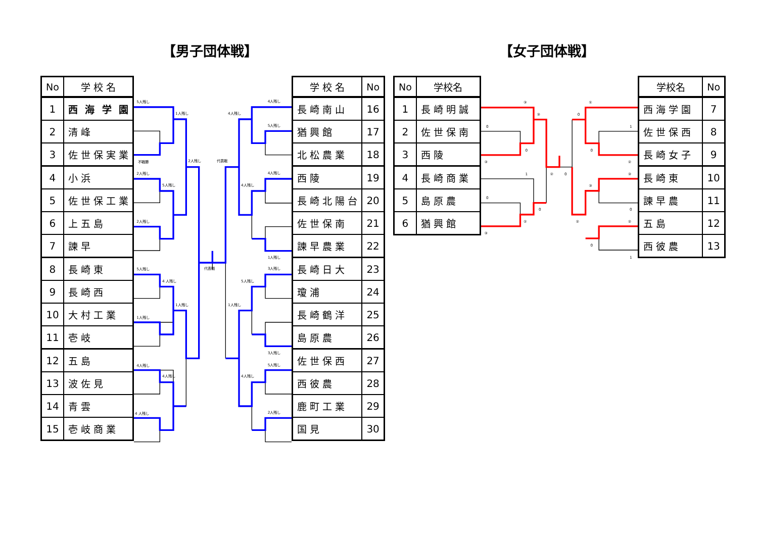【男子団体戦】 【女子団体戦】
| No | 学 校 名 |
| --- | --- |
| 1 | 西 海 学 園 |
| 2 | 清 峰 |
| 3 | 佐 世 保 実 業 |
| 4 | 小 浜 |
| 5 | 佐 世 保 工 業 |
| 6 | 上 五 島 |
| 7 | 諫 早 |
| 8 | 長 崎 東 |
| 9 | 長 崎 西 |
| 10 | 大 村 工 業 |
| 11 | 壱 岐 |
| 12 | 五 島 |
| 13 | 波 佐 見 |
| 14 | 青 雲 |
| 15 | 壱 岐 商 業 |
5人残し
1人残し
不戦勝
2人残し
2人残し
5人残し
2人残し
代表戦
5人残し
4 人残し
1人残し
1人残し
4人残し
4人残し
4 人残し
4人残し
4人残し
5人残し
代表戦
4人残し
4人残し
1人残し
3人残し
5人残し
1人残し
3人残し
5人残し
4人残し
2人残し
| 学 校 名 | No |
| --- | --- |
| 長 崎 南 山 | 16 |
| 猶 興 館 | 17 |
| 北 松 農 業 | 18 |
| 西 陵 | 19 |
| 長 崎 北 陽 台 | 20 |
| 佐 世 保 南 | 21 |
| 諫 早 農 業 | 22 |
| 長 崎 日 大 | 23 |
| 瓊 浦 | 24 |
| 長 崎 鶴 洋 | 25 |
| 島 原 農 | 26 |
| 佐 世 保 西 | 27 |
| 西 彼 農 | 28 |
| 鹿 町 工 業 | 29 |
| 国 見 | 30 |
| No | 学校名 |
| --- | --- |
| 1 | 長 崎 明 誠 |
| 2 | 佐 世 保 南 |
| 3 | 西 陵 |
| 4 | 長 崎 商 業 |
| 5 | 島 原 農 |
| 6 | 猶 興 館 |
③
③
0
0
③
1
②
0
0
0
②
③
①
0
1
0
②
③
③
0
②
②
0
1
| 学校名 | No |
| --- | --- |
| 西 海 学 園 | 7 |
| 佐 世 保 西 | 8 |
| 長 崎 女 子 | 9 |
| 長 崎 東 | 10 |
| 諫 早 農 | 11 |
| 五 島 | 12 |
| 西 彼 農 | 13 |